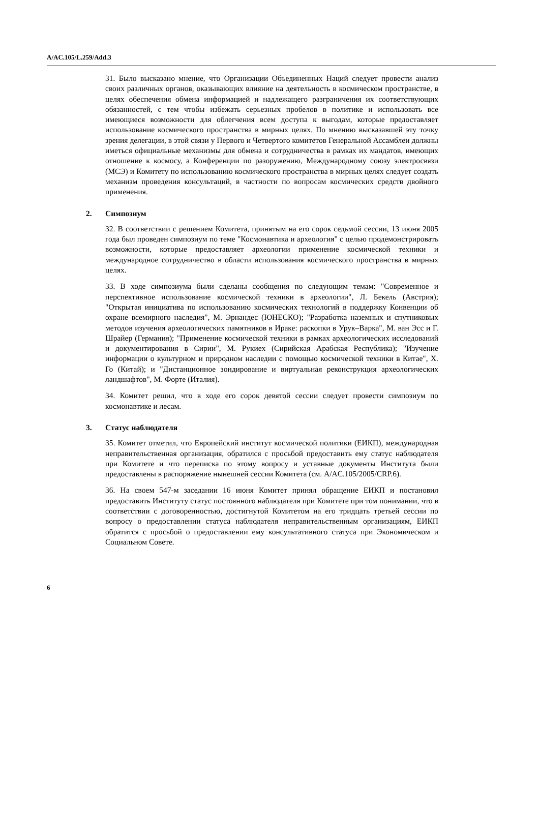A/AC.105/L.259/Add.3
31. Было высказано мнение, что Организации Объединенных Наций следует провести анализ своих различных органов, оказывающих влияние на деятельность в космическом пространстве, в целях обеспечения обмена информацией и надлежащего разграничения их соответствующих обязанностей, с тем чтобы избежать серьезных пробелов в политике и использовать все имеющиеся возможности для облегчения всем доступа к выгодам, которые предоставляет использование космического пространства в мирных целях. По мнению высказавшей эту точку зрения делегации, в этой связи у Первого и Четвертого комитетов Генеральной Ассамблеи должны иметься официальные механизмы для обмена и сотрудничества в рамках их мандатов, имеющих отношение к космосу, а Конференции по разоружению, Международному союзу электросвязи (МСЭ) и Комитету по использованию космического пространства в мирных целях следует создать механизм проведения консультаций, в частности по вопросам космических средств двойного применения.
2. Симпозиум
32. В соответствии с решением Комитета, принятым на его сорок седьмой сессии, 13 июня 2005 года был проведен симпозиум по теме "Космонавтика и археология" с целью продемонстрировать возможности, которые предоставляет археологии применение космической техники и международное сотрудничество в области использования космического пространства в мирных целях.
33. В ходе симпозиума были сделаны сообщения по следующим темам: "Современное и перспективное использование космической техники в археологии", Л. Бекель (Австрия); "Открытая инициатива по использованию космических технологий в поддержку Конвенции об охране всемирного наследия", М. Эрнандес (ЮНЕСКО); "Разработка наземных и спутниковых методов изучения археологических памятников в Ираке: раскопки в Урук–Варка", М. ван Эсс и Г. Шрайер (Германия); "Применение космической техники в рамках археологических исследований и документирования в Сирии", М. Рукиех (Сирийская Арабская Республика); "Изучение информации о культурном и природном наследии с помощью космической техники в Китае", Х. Го (Китай); и "Дистанционное зондирование и виртуальная реконструкция археологических ландшафтов", М. Форте (Италия).
34. Комитет решил, что в ходе его сорок девятой сессии следует провести симпозиум по космонавтике и лесам.
3. Статус наблюдателя
35. Комитет отметил, что Европейский институт космической политики (ЕИКП), международная неправительственная организация, обратился с просьбой предоставить ему статус наблюдателя при Комитете и что переписка по этому вопросу и уставные документы Института были предоставлены в распоряжение нынешней сессии Комитета (см. A/AC.105/2005/CRP.6).
36. На своем 547-м заседании 16 июня Комитет принял обращение ЕИКП и постановил предоставить Институту статус постоянного наблюдателя при Комитете при том понимании, что в соответствии с договоренностью, достигнутой Комитетом на его тридцать третьей сессии по вопросу о предоставлении статуса наблюдателя неправительственным организациям, ЕИКП обратится с просьбой о предоставлении ему консультативного статуса при Экономическом и Социальном Совете.
6